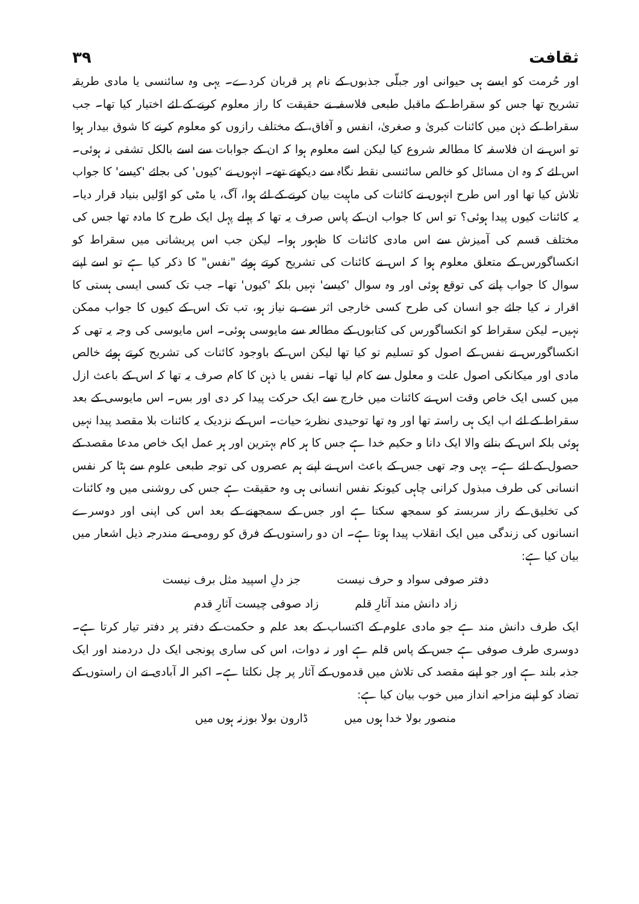ثقافت ۳۹
اور حُرمت کو ایسے ہی حیوانی اور جبلّی جذبوں کے نام پر قربان کردے۔ یہی وہ سائنسی یا مادی طریقہ تشریح تھا جس کو سقراط کے ماقبل طبعی فلاسفہ نے حقیقت کا راز معلوم کرنے کے لئے اختیار کیا تھا۔ جب سقراط کے ذہن میں کائنات کبریٰ و صغریٰ، انفس و آفاق، کے مختلف رازوں کو معلوم کرنے کا شوق بیدار ہوا تو اس نے ان فلاسفہ کا مطالعہ شروع کیا لیکن اسے معلوم ہوا کہ ان کے جوابات سے اسے بالکل تشفی نہ ہوئی۔ اس لئے کہ وہ ان مسائل کو خالص سائنسی نقطہ نگاہ سے دیکھتے تھے۔ انہوں نے 'کیوں' کی بجائے 'کیسے' کا جواب تلاش کیا تھا اور اس طرح انہوں نے کائنات کی ماہیت بیان کرنے کے لئے ہوا، آگ، یا مٹی کو اوّلیں بنیاد قرار دیا۔ یہ کائنات کیوں پیدا ہوئی؟ تو اس کا جواب ان کے پاس صرف یہ تھا کہ پہلے پہل ایک طرح کا مادہ تھا جس کی مختلف قسم کی آمیزش سے اس مادی کائنات کا ظہور ہوا۔ لیکن جب اس پریشانی میں سقراط کو انکساگورس کے متعلق معلوم ہوا کہ اس نے کائنات کی تشریح کرتے ہوئے "نفس" کا ذکر کیا ہے تو اسے اپنے سوال کا جواب پانے کی توقع ہوئی اور وہ سوال 'کیسے' نہیں بلکہ 'کیوں' تھا۔ جب تک کسی ایسی ہستی کا اقرار نہ کیا جائے جو انسان کی طرح کسی خارجی اثر سے بے نیاز ہو، تب تک اس کے کیوں کا جواب ممکن نہیں۔ لیکن سقراط کو انکساگورس کی کتابوں کے مطالعہ سے مایوسی ہوئی۔ اس مایوسی کی وجہ یہ تھی کہ انکساگورس نے نفس کے اصول کو تسلیم تو کیا تھا لیکن اس کے باوجود کائنات کی تشریح کرتے ہوئے خالص مادی اور میکانکی اصول علت و معلول سے کام لیا تھا۔ نفس یا ذہن کا کام صرف یہ تھا کہ اس کے باعث ازل میں کسی ایک خاص وقت اس نے کائنات میں خارج سے ایک حرکت پیدا کر دی اور بس۔ اس مایوسی کے بعد سقراط کے لئے اب ایک ہی راستہ تھا اور وہ تھا توحیدی نظریۂ حیات۔ اس کے نزدیک یہ کائنات بلا مقصد پیدا نہیں ہوئی بلکہ اس کے بنانے والا ایک دانا و حکیم خدا ہے جس کا ہر کام بہترین اور ہر عمل ایک خاص مدعا مقصد کے حصول کے لئے ہے۔ یہی وجہ تھی جس کے باعث اس نے اپنے ہم عصروں کی توجہ طبعی علوم سے ہٹا کر نفس انسانی کی طرف مبذول کرانی چاہی کیونکہ نفس انسانی ہی وہ حقیقت ہے جس کی روشنی میں وہ کائنات کی تخلیق کے راز سربستہ کو سمجھ سکتا ہے اور جس کے سمجھنے کے بعد اس کی اپنی اور دوسرے انسانوں کی زندگی میں ایک انقلاب پیدا ہوتا ہے۔ ان دو راستوں کے فرق کو رومی نے مندرجہ ذیل اشعار میں بیان کیا ہے:
دفتر صوفی سواد و حرف نیست جز دلِ اسپید مثل برف نیست
زاد دانش مند آثارِ قلم زاد صوفی چیست آثارِ قدم
ایک طرف دانش مند ہے جو مادی علوم کے اکتساب کے بعد علم و حکمت کے دفتر پر دفتر تیار کرتا ہے۔ دوسری طرف صوفی ہے جس کے پاس قلم ہے اور نہ دوات، اس کی ساری پونجی ایک دل دردمند اور ایک جذبہ بلند ہے اور جو اپنے مقصد کی تلاش میں قدموں کے آثار پر چل نکلتا ہے۔ اکبر الہ آبادی نے ان راستوں کے تضاد کو اپنے مزاحیہ انداز میں خوب بیان کیا ہے:
منصور بولا خدا ہوں میں ڈارون بولا بوزنہ ہوں میں